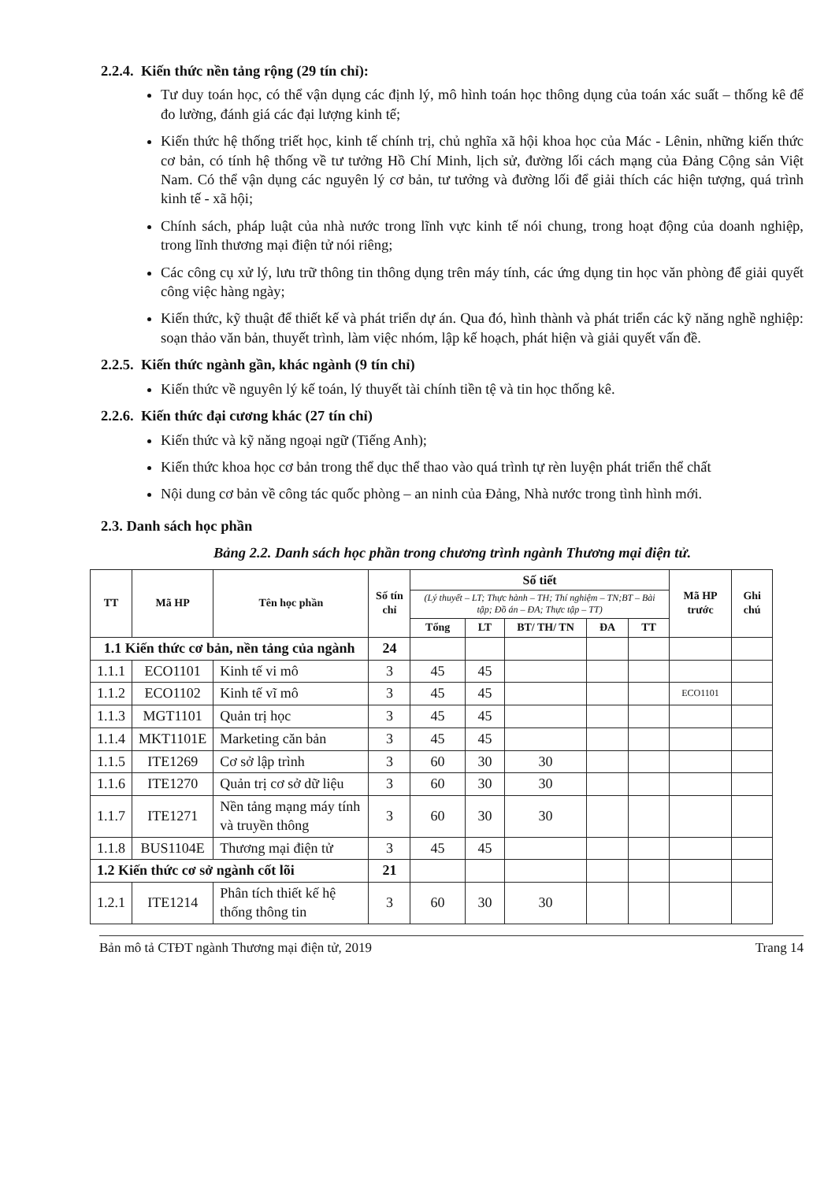2.2.4. Kiến thức nền tảng rộng (29 tín chỉ):
Tư duy toán học, có thể vận dụng các định lý, mô hình toán học thông dụng của toán xác suất – thống kê để đo lường, đánh giá các đại lượng kinh tế;
Kiến thức hệ thống triết học, kinh tế chính trị, chủ nghĩa xã hội khoa học của Mác - Lênin, những kiến thức cơ bản, có tính hệ thống về tư tưởng Hồ Chí Minh, lịch sử, đường lối cách mạng của Đảng Cộng sản Việt Nam. Có thể vận dụng các nguyên lý cơ bản, tư tưởng và đường lối để giải thích các hiện tượng, quá trình kinh tế - xã hội;
Chính sách, pháp luật của nhà nước trong lĩnh vực kinh tế nói chung, trong hoạt động của doanh nghiệp, trong lĩnh thương mại điện tử nói riêng;
Các công cụ xử lý, lưu trữ thông tin thông dụng trên máy tính, các ứng dụng tin học văn phòng để giải quyết công việc hàng ngày;
Kiến thức, kỹ thuật để thiết kế và phát triển dự án. Qua đó, hình thành và phát triển các kỹ năng nghề nghiệp: soạn thảo văn bản, thuyết trình, làm việc nhóm, lập kế hoạch, phát hiện và giải quyết vấn đề.
2.2.5. Kiến thức ngành gần, khác ngành (9 tín chỉ)
Kiến thức về nguyên lý kế toán, lý thuyết tài chính tiền tệ và tin học thống kê.
2.2.6. Kiến thức đại cương khác (27 tín chỉ)
Kiến thức và kỹ năng ngoại ngữ (Tiếng Anh);
Kiến thức khoa học cơ bản trong thể dục thể thao vào quá trình tự rèn luyện phát triển thể chất
Nội dung cơ bản về công tác quốc phòng – an ninh của Đảng, Nhà nước trong tình hình mới.
2.3. Danh sách học phần
Bảng 2.2. Danh sách học phần trong chương trình ngành Thương mại điện tử.
| TT | Mã HP | Tên học phần | Số tín chỉ | Số tiết | | | | | Mã HP trước | Ghi chú |
| --- | --- | --- | --- | --- | --- | --- | --- | --- | --- | --- |
| | | | | (Lý thuyết – LT; Thực hành – TH; Thí nghiệm – TN;BT – Bài tập; Đồ án – ĐA; Thực tập – TT) | | | | | | |
| | | | | Tổng | LT | BT/ TH/ TN | ĐA | TT | | |
| 1.1 Kiến thức cơ bản, nền tảng của ngành | | | 24 | | | | | | | |
| 1.1.1 | ECO1101 | Kinh tế vi mô | 3 | 45 | 45 | | | | | |
| 1.1.2 | ECO1102 | Kinh tế vĩ mô | 3 | 45 | 45 | | | | ECO1101 | |
| 1.1.3 | MGT1101 | Quản trị học | 3 | 45 | 45 | | | | | |
| 1.1.4 | MKT1101E | Marketing căn bản | 3 | 45 | 45 | | | | | |
| 1.1.5 | ITE1269 | Cơ sở lập trình | 3 | 60 | 30 | 30 | | | | |
| 1.1.6 | ITE1270 | Quản trị cơ sở dữ liệu | 3 | 60 | 30 | 30 | | | | |
| 1.1.7 | ITE1271 | Nền tảng mạng máy tính và truyền thông | 3 | 60 | 30 | 30 | | | | |
| 1.1.8 | BUS1104E | Thương mại điện tử | 3 | 45 | 45 | | | | | |
| 1.2 Kiến thức cơ sở ngành cốt lõi | | | 21 | | | | | | | |
| 1.2.1 | ITE1214 | Phân tích thiết kế hệ thống thông tin | 3 | 60 | 30 | 30 | | | | |
Bản mô tả CTĐT ngành Thương mại điện tử, 2019 Trang 14